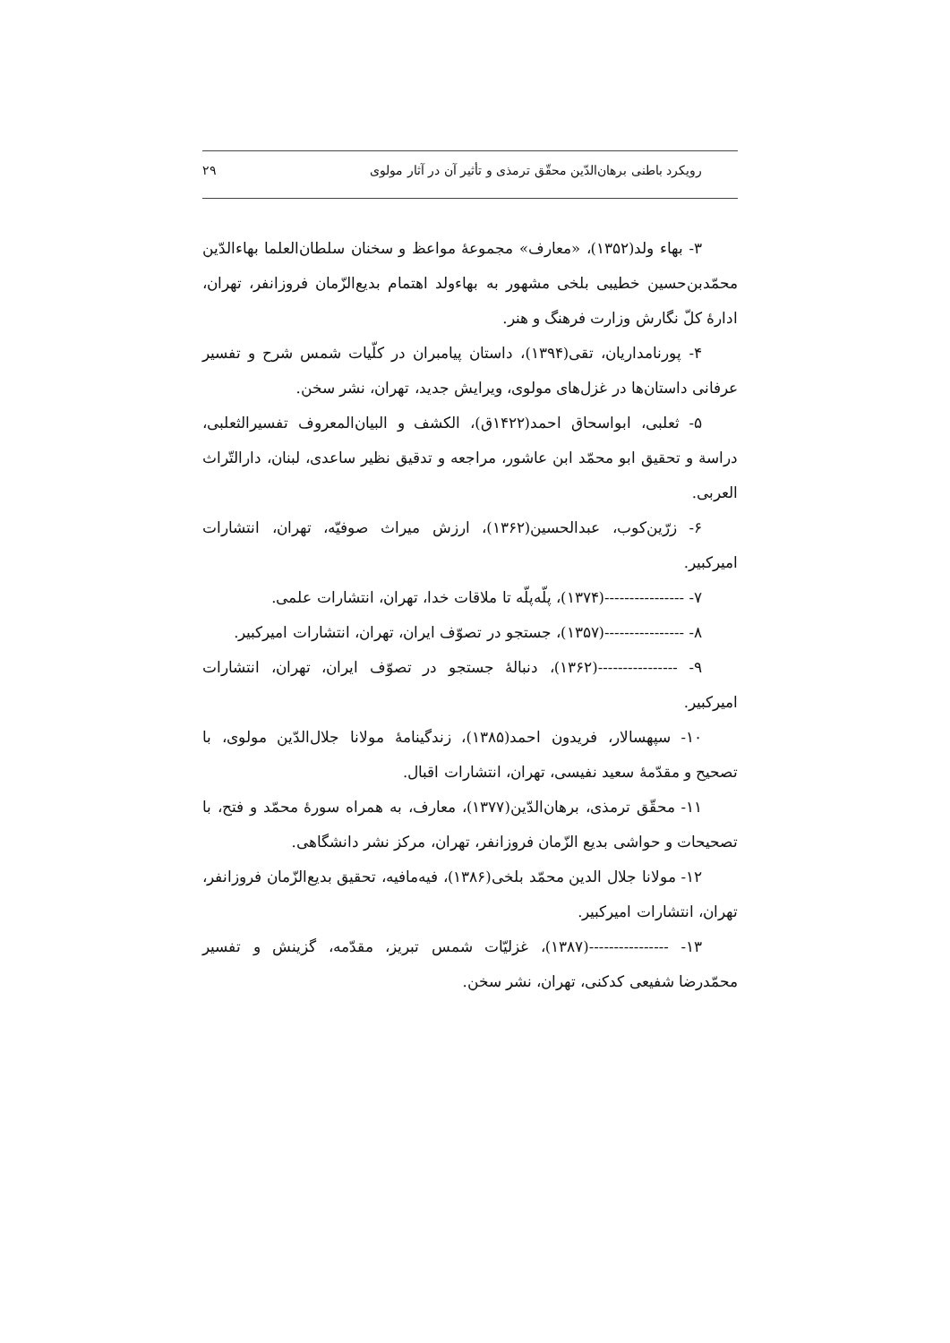رویکرد باطنی برهان‌الدّین محقّق ترمذی و تأثیر آن در آثار مولوی ۲۹
۳- بهاء ولد(۱۳۵۲)، «معارف» مجموعهٔ مواعظ و سخنان سلطان‌العلما بهاءالدّین محمّدبن‌حسین خطیبی بلخی مشهور به بهاءولد اهتمام بدیع‌الزّمان فروزانفر، تهران، ادارهٔ کلّ نگارش وزارت فرهنگ و هنر.
۴- پورنامداریان، تقی(۱۳۹۴)، داستان پیامبران در کلّیات شمس شرح و تفسیر عرفانی داستان‌ها در غزل‌های مولوی، ویرایش جدید، تهران، نشر سخن.
۵- ثعلبی، ابواسحاق احمد(۱۴۲۲ق)، الکشف و البیان‌المعروف تفسیرالثعلبی، دراسة و تحقیق ابو محمّد ابن عاشور، مراجعه و تدقیق نظیر ساعدی، لبنان، دارالتّراث العربی.
۶- زرّین‌کوب، عبدالحسین(۱۳۶۲)، ارزش میراث صوفیّه، تهران، انتشارات امیرکبیر.
۷- ----------------(۱۳۷۴)، پلّه‌پلّه تا ملاقات خدا، تهران، انتشارات علمی.
۸- ----------------(۱۳۵۷)، جستجو در تصوّف ایران، تهران، انتشارات امیرکبیر.
۹- ----------------(۱۳۶۲)، دنبالهٔ جستجو در تصوّف ایران، تهران، انتشارات امیرکبیر.
۱۰- سپهسالار، فریدون احمد(۱۳۸۵)، زندگینامهٔ مولانا جلال‌الدّین مولوی، با تصحیح و مقدّمهٔ سعید نفیسی، تهران، انتشارات اقبال.
۱۱- محقّق ترمذی، برهان‌الدّین(۱۳۷۷)، معارف، به همراه سورهٔ محمّد و فتح، با تصحیحات و حواشی بدیع الزّمان فروزانفر، تهران، مرکز نشر دانشگاهی.
۱۲- مولانا جلال الدین محمّد بلخی(۱۳۸۶)، فیه‌مافیه، تحقیق بدیع‌الزّمان فروزانفر، تهران، انتشارات امیرکبیر.
۱۳- ----------------(۱۳۸۷)، غزلیّات شمس تبریز، مقدّمه، گزینش و تفسیر محمّدرضا شفیعی کدکنی، تهران، نشر سخن.